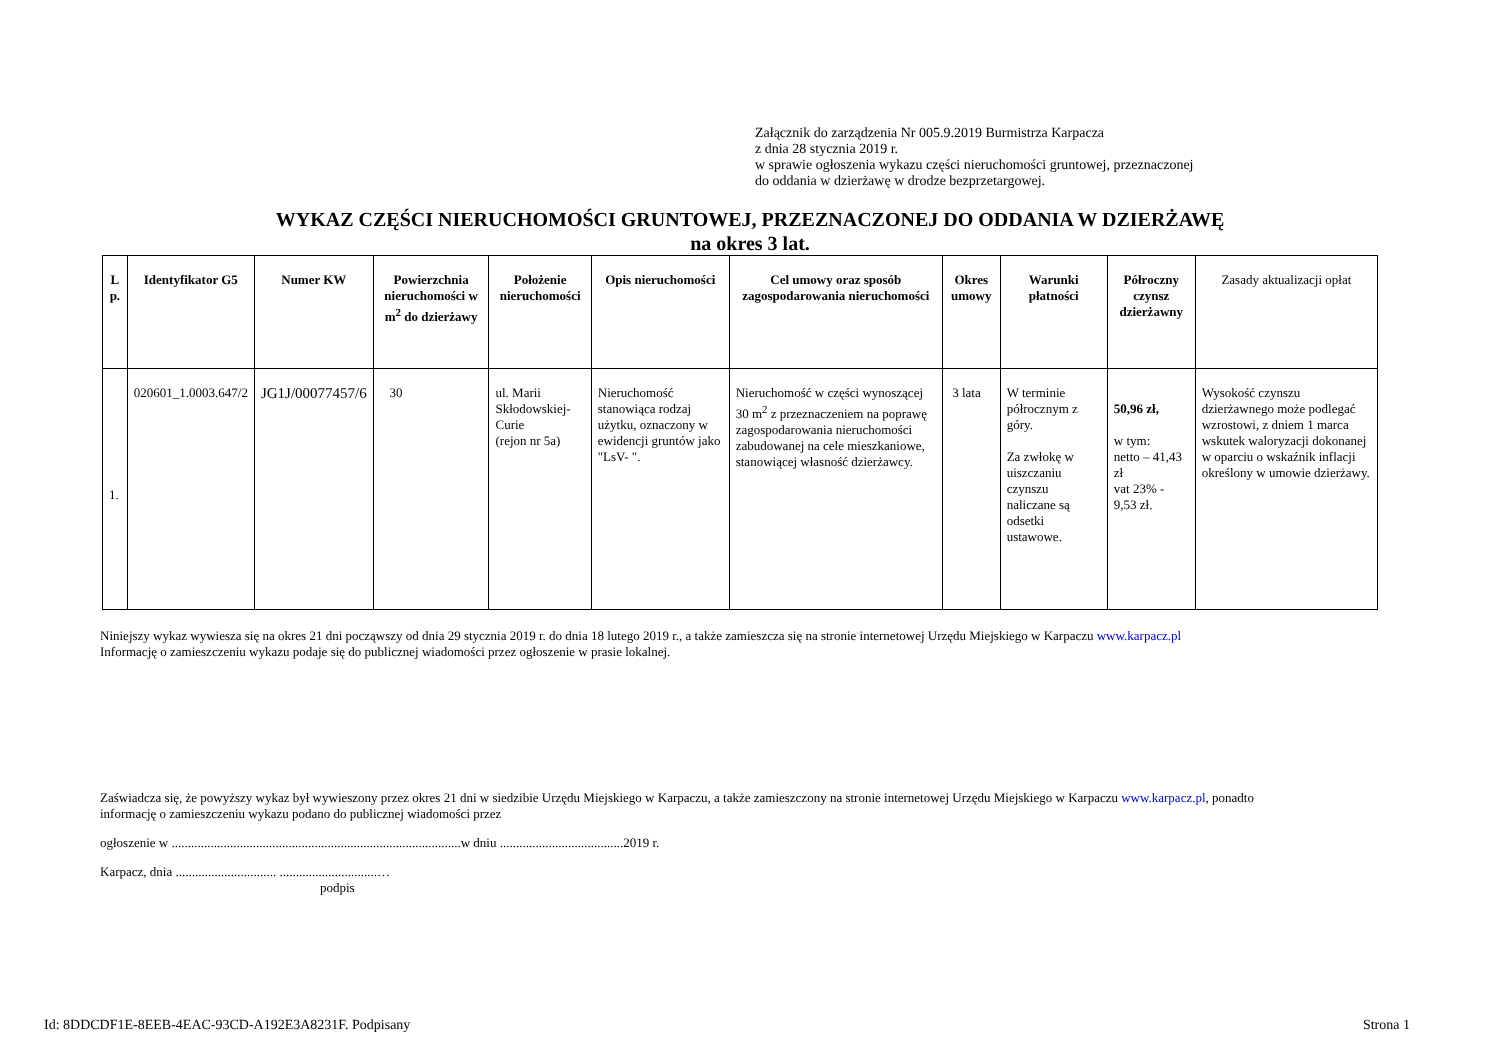Załącznik do zarządzenia Nr 005.9.2019 Burmistrza Karpacza
z dnia 28 stycznia 2019 r.
w sprawie ogłoszenia wykazu części nieruchomości gruntowej, przeznaczonej
do oddania w dzierżawę w drodze bezprzetargowej.
WYKAZ CZĘŚCI NIERUCHOMOŚCI GRUNTOWEJ, PRZEZNACZONEJ DO ODDANIA W DZIERŻAWĘ
na okres 3 lat.
| L p. | Identyfikator G5 | Numer KW | Powierzchnia nieruchomości w m<sup>2</sup> do dzierżawy | Położenie nieruchomości | Opis nieruchomości | Cel umowy oraz sposób zagospodarowania nieruchomości | Okres umowy | Warunki płatności | Półroczny czynsz dzierżawny | Zasady aktualizacji opłat |
| --- | --- | --- | --- | --- | --- | --- | --- | --- | --- | --- |
| 1. | 020601_1.0003.647/2 | JG1J/00077457/6 | 30 | ul. Marii Skłodowskiej-Curie (rejon nr 5a) | Nieruchomość stanowiąca rodzaj użytku, oznaczony w ewidencji gruntów jako "LsV- ". | Nieruchomość w części wynoszącej 30 m<sup>2</sup> z przeznaczeniem na poprawę zagospodarowania nieruchomości zabudowanej na cele mieszkaniowe, stanowiącej własność dzierżawcy. | 3 lata | W terminie półrocznym z góry. Za zwłokę w uiszczaniu czynszu naliczane są odsetki ustawowe. | 50,96 zł, w tym: netto – 41,43 zł vat 23% - 9,53 zł. | Wysokość czynszu dzierżawnego może podlegać wzrostowi, z dniem 1 marca wskutek waloryzacji dokonanej w oparciu o wskaźnik inflacji określony w umowie dzierżawy. |
Niniejszy wykaz wywiesza się na okres 21 dni począwszy od dnia 29 stycznia 2019 r. do dnia 18 lutego 2019 r., a także zamieszcza się na stronie internetowej Urzędu Miejskiego w Karpaczu www.karpacz.pl
Informację o zamieszczeniu wykazu podaje się do publicznej wiadomości przez ogłoszenie w prasie lokalnej.
Zaświadcza się, że powyższy wykaz był wywieszony przez okres 21 dni w siedzibie Urzędu Miejskiego w Karpaczu, a także zamieszczony na stronie internetowej Urzędu Miejskiego w Karpaczu www.karpacz.pl, ponadto
informację o zamieszczeniu wykazu podano do publicznej wiadomości przez
ogłoszenie w .........................................................................................w dniu ......................................2019 r.
Karpacz, dnia ............................... ..............................…
podpis
Id: 8DDCDF1E-8EEB-4EAC-93CD-A192E3A8231F. Podpisany Strona 1